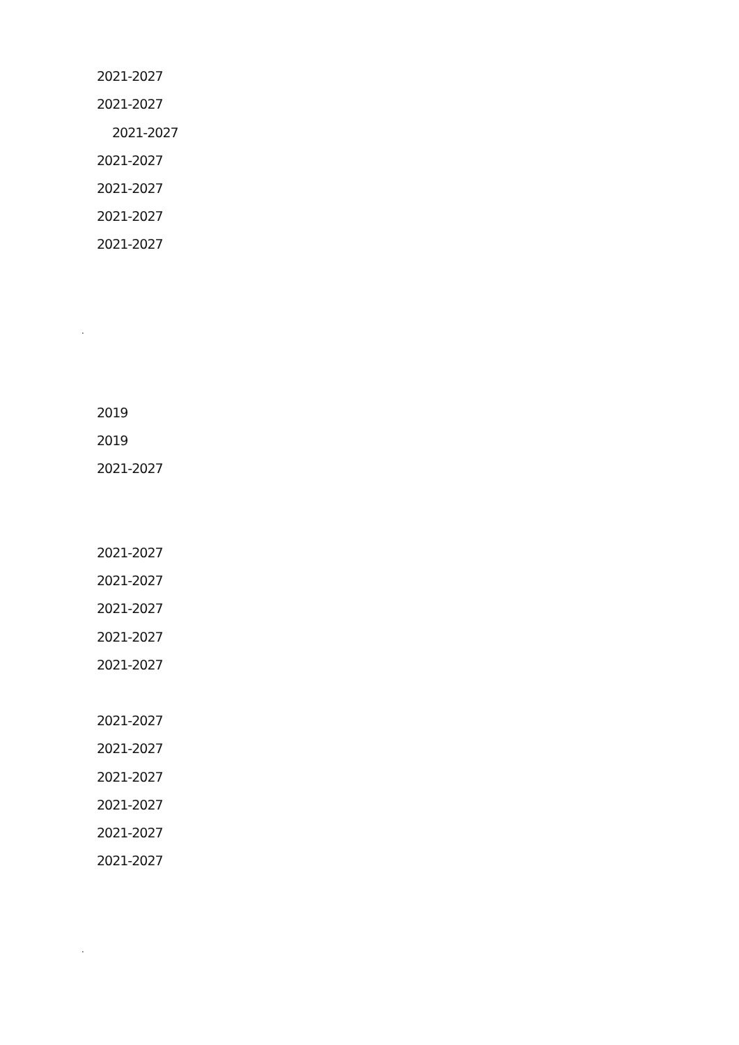2021-2027
2021-2027
2021-2027
2021-2027
2021-2027
2021-2027
2021-2027
.
2019
2019
2021-2027
2021-2027
2021-2027
2021-2027
2021-2027
2021-2027
2021-2027
2021-2027
2021-2027
2021-2027
2021-2027
2021-2027
.